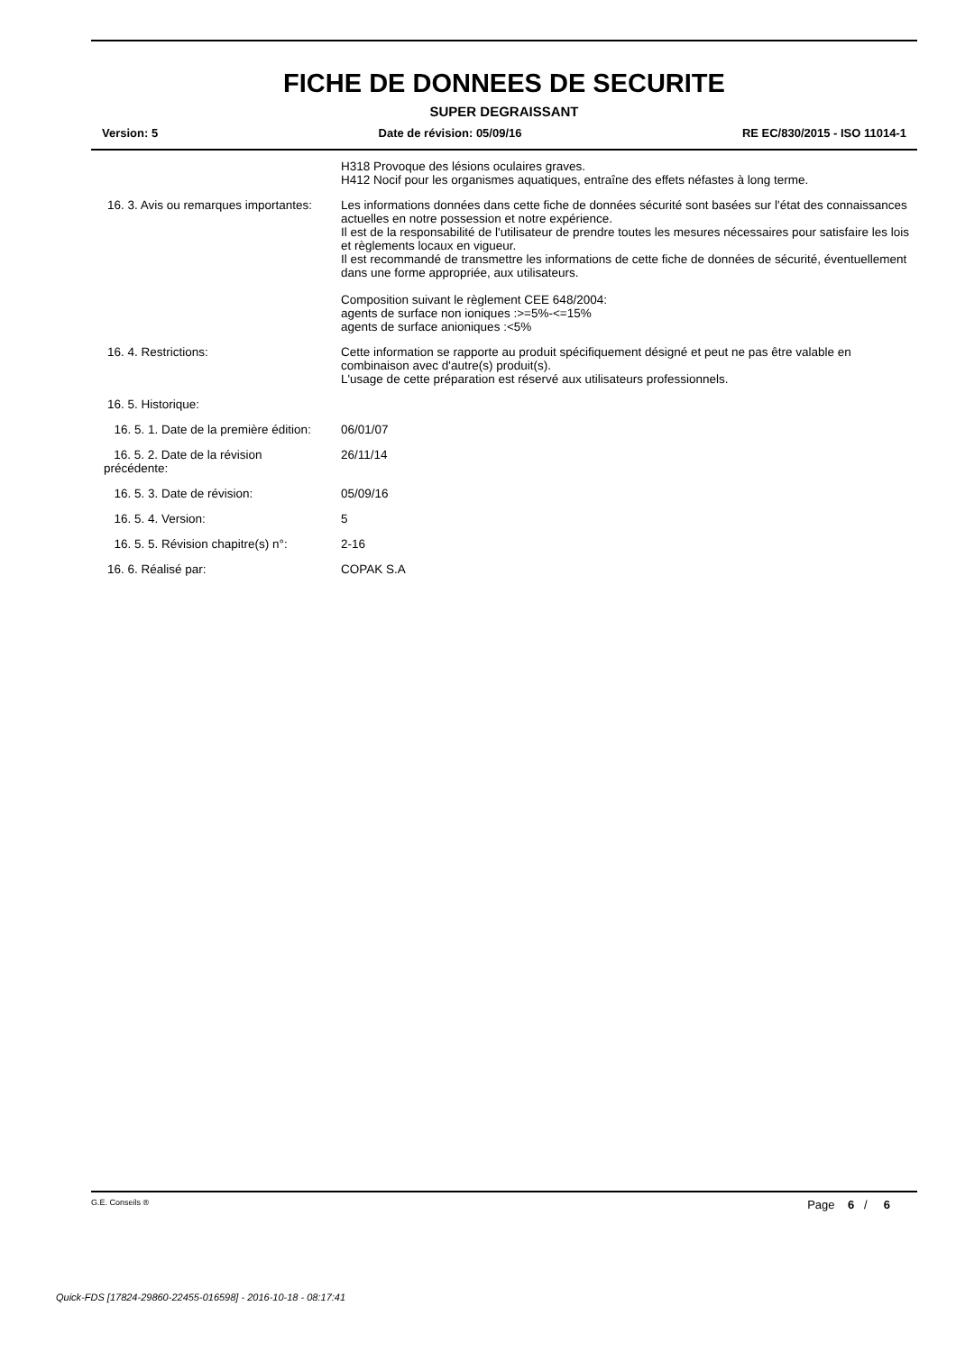FICHE DE DONNEES DE SECURITE
SUPER DEGRAISSANT
Version: 5 Date de révision: 05/09/16 RE EC/830/2015 - ISO 11014-1
H318 Provoque des lésions oculaires graves.
H412 Nocif pour les organismes aquatiques, entraîne des effets néfastes à long terme.
16. 3. Avis ou remarques importantes:
Les informations données dans cette fiche de données sécurité sont basées sur l'état des connaissances actuelles en notre possession et notre expérience.
Il est de la responsabilité de l'utilisateur de prendre toutes les mesures nécessaires pour satisfaire les lois et règlements locaux en vigueur.
Il est recommandé de transmettre les informations de cette fiche de données de sécurité, éventuellement dans une forme appropriée, aux utilisateurs.
Composition suivant le règlement CEE 648/2004:
agents de surface non ioniques :>=5%-<=15%
agents de surface anioniques :<5%
16. 4. Restrictions: Cette information se rapporte au produit spécifiquement désigné et peut ne pas être valable en combinaison avec d'autre(s) produit(s).
L'usage de cette préparation est réservé aux utilisateurs professionnels.
16. 5. Historique:
16. 5. 1. Date de la première édition:
06/01/07
16. 5. 2. Date de la révision
précédente:
26/11/14
16. 5. 3. Date de révision: 05/09/16
16. 5. 4. Version: 5
16. 5. 5. Révision chapitre(s) n°: 2-16
16. 6. Réalisé par: COPAK S.A
G.E. Conseils ® Page 6 / 6
Quick-FDS [17824-29860-22455-016598] - 2016-10-18 - 08:17:41